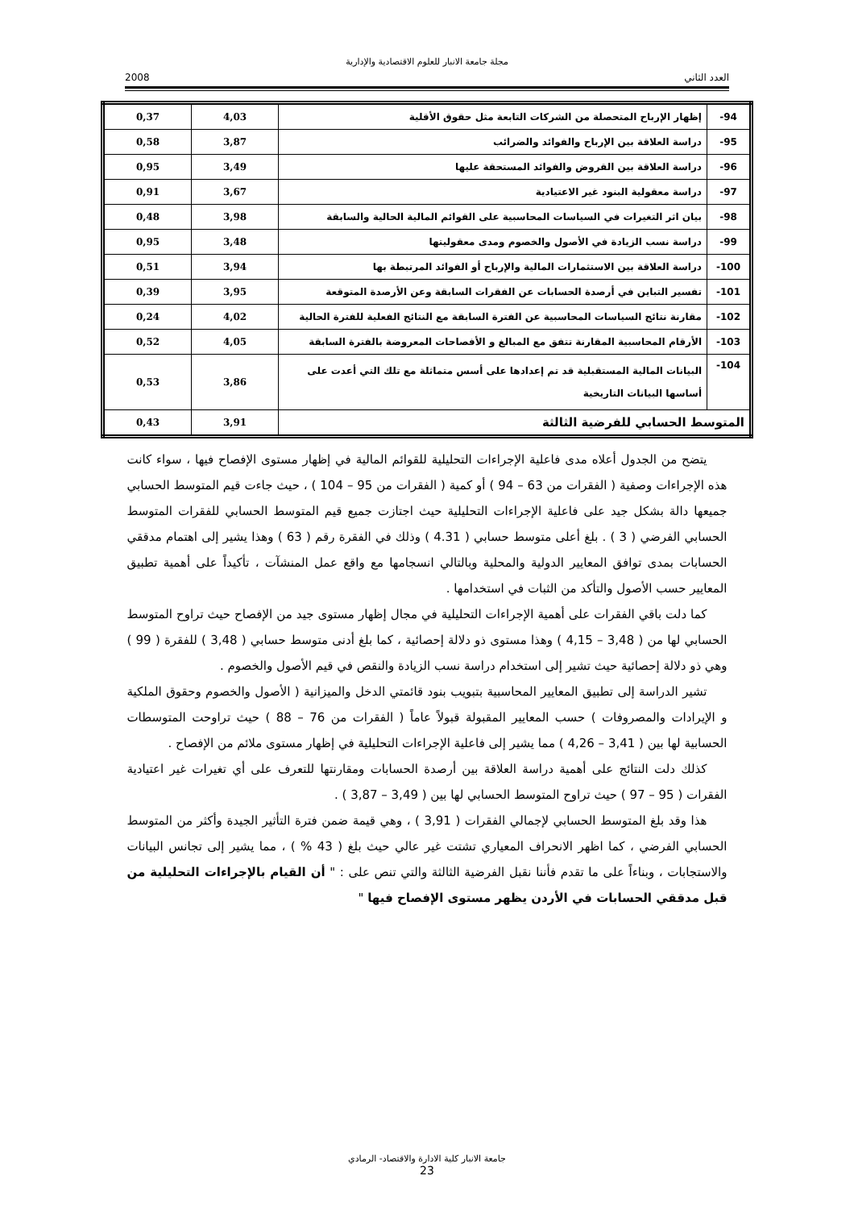مجلة جامعة الانبار للعلوم الاقتصادية والإدارية
العدد الثاني 2008
| 94- | إظهار الإرباح المتحصلة من الشركات التابعة مثل حقوق الأقلية | 4,03 | 0,37 |
| 95- | دراسة العلاقة بين الإرباح والفوائد والضرائب | 3,87 | 0,58 |
| 96- | دراسة العلاقة بين القروض والفوائد المستحقة عليها | 3,49 | 0,95 |
| 97- | دراسة معقولية البنود غير الاعتيادية | 3,67 | 0,91 |
| 98- | بيان اثر التغيرات في السياسات المحاسبية على القوائم المالية الحالية والسابقة | 3,98 | 0,48 |
| 99- | دراسة نسب الزيادة في الأصول والخصوم ومدى معقوليتها | 3,48 | 0,95 |
| 100- | دراسة العلاقة بين الاستثمارات المالية والإرباح أو الفوائد المرتبطة بها | 3,94 | 0,51 |
| 101- | تفسير التباين في أرصدة الحسابات عن الفقرات السابقة وعن الأرصدة المتوقعة | 3,95 | 0,39 |
| 102- | مقارنة نتائج السياسات المحاسبية عن الفترة السابقة مع النتائج الفعلية للفترة الحالية | 4,02 | 0,24 |
| 103- | الأرقام المحاسبية المقارنة تتفق مع المبالغ و الأفصاحات المعروضة بالفترة السابقة | 4,05 | 0,52 |
| 104- | البيانات المالية المستقبلية قد تم إعدادها على أسس متماثلة مع تلك التي أعدت على أساسها البيانات التاريخية | 3,86 | 0,53 |
| المتوسط الحسابي للفرضية الثالثة | | 3,91 | 0,43 |
يتضح من الجدول أعلاه مدى فاعلية الإجراءات التحليلية للقوائم المالية في إظهار مستوى الإفصاح فيها ، سواء كانت هذه الإجراءات وصفية ( الفقرات من 63 – 94 ) أو كمية ( الفقرات من 95 – 104 ) ، حيث جاءت قيم المتوسط الحسابي جميعها دالة بشكل جيد على فاعلية الإجراءات التحليلية حيث اجتازت جميع قيم المتوسط الحسابي للفقرات المتوسط الحسابي الفرضي ( 3 ) . بلغ أعلى متوسط حسابي ( 4.31 ) وذلك في الفقرة رقم ( 63 ) وهذا يشير إلى اهتمام مدققي الحسابات بمدى توافق المعايير الدولية والمحلية وبالتالي انسجامها مع واقع عمل المنشآت ، تأكيداً على أهمية تطبيق المعايير حسب الأصول والتأكد من الثبات في استخدامها .
كما دلت باقي الفقرات على أهمية الإجراءات التحليلية في مجال إظهار مستوى جيد من الإفصاح حيث تراوح المتوسط الحسابي لها من ( 3,48 – 4,15 ) وهذا مستوى ذو دلالة إحصائية ، كما بلغ أدنى متوسط حسابي ( 3,48 ) للفقرة ( 99 ) وهي ذو دلالة إحصائية حيث تشير إلى استخدام دراسة نسب الزيادة والنقص في قيم الأصول والخصوم .
تشير الدراسة إلى تطبيق المعايير المحاسبية بتبويب بنود قائمتي الدخل والميزانية ( الأصول والخصوم وحقوق الملكية و الإيرادات والمصروفات ) حسب المعايير المقبولة قبولاً عاماً ( الفقرات من 76 – 88 ) حيث تراوحت المتوسطات الحسابية لها بين ( 3,41 – 4,26 ) مما يشير إلى فاعلية الإجراءات التحليلية في إظهار مستوى ملائم من الإفصاح .
كذلك دلت النتائج على أهمية دراسة العلاقة بين أرصدة الحسابات ومقارنتها للتعرف على أي تغيرات غير اعتيادية الفقرات ( 95 – 97 ) حيث تراوح المتوسط الحسابي لها بين ( 3,49 – 3,87 ) .
هذا وقد بلغ المتوسط الحسابي لإجمالي الفقرات ( 3,91 ) ، وهي قيمة ضمن فترة التأثير الجيدة وأكثر من المتوسط الحسابي الفرضي ، كما اظهر الانحراف المعياري تشتت غير عالي حيث بلغ ( 43 % ) ، مما يشير إلى تجانس البيانات والاستجابات ، وبناءاً على ما تقدم فأننا نقبل الفرضية الثالثة والتي تنص على : " أن القيام بالإجراءات التحليلية من قبل مدققي الحسابات في الأردن يظهر مستوى الإفصاح فيها "
جامعة الانبار كلية الادارة والاقتصاد- الرمادي
23